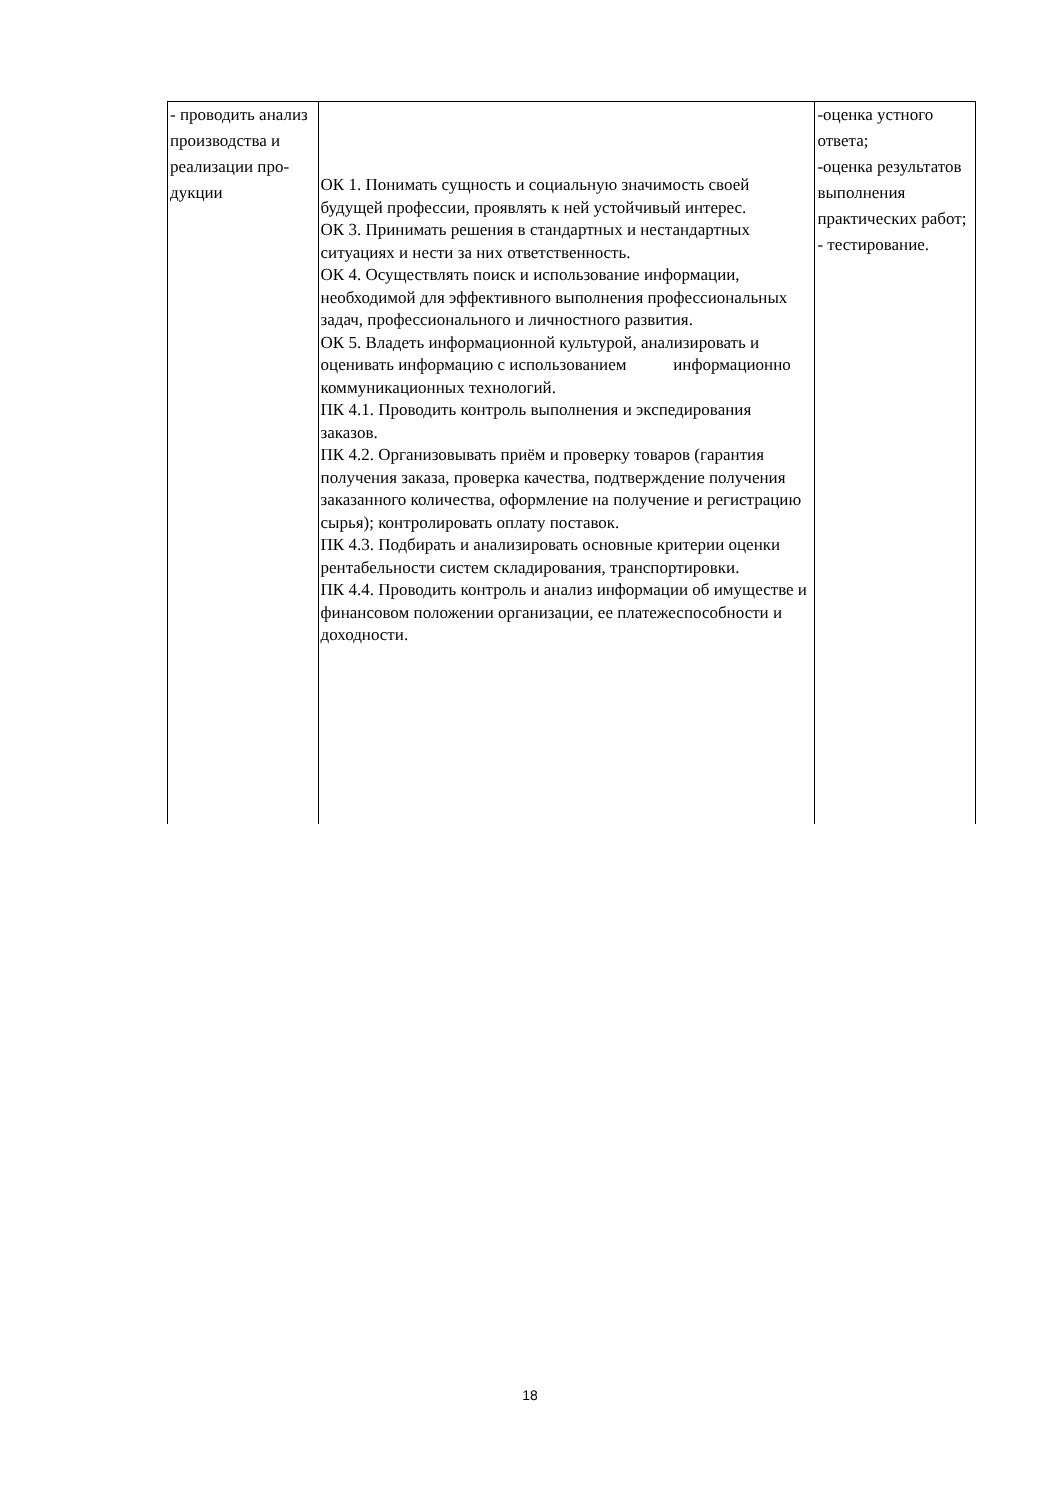| - проводить анализ производства и реализации про-дукции | ОК 1. Понимать сущность и социальную значимость своей будущей профессии, проявлять к ней устойчивый интерес. ОК 3. Принимать решения в стандартных и нестандартных ситуациях и нести за них ответственность. ОК 4. Осуществлять поиск и использование информации, необходимой для эффективного выполнения профессиональных задач, профессионального и личностного развития. ОК 5. Владеть информационной культурой, анализировать и оценивать информацию с использованием информационно коммуникационных технологий. ПК 4.1. Проводить контроль выполнения и экспедирования заказов. ПК 4.2. Организовывать приём и проверку товаров (гарантия получения заказа, проверка качества, подтверждение получения заказанного количества, оформление на получение и регистрацию сырья); контролировать оплату поставок. ПК 4.3. Подбирать и анализировать основные критерии оценки рентабельности систем складирования, транспортировки. ПК 4.4. Проводить контроль и анализ информации об имуществе и финансовом положении организации, ее платежеспособности и доходности. | -оценка устного ответа; -оценка результатов выполнения практических работ; - тестирование. |
18